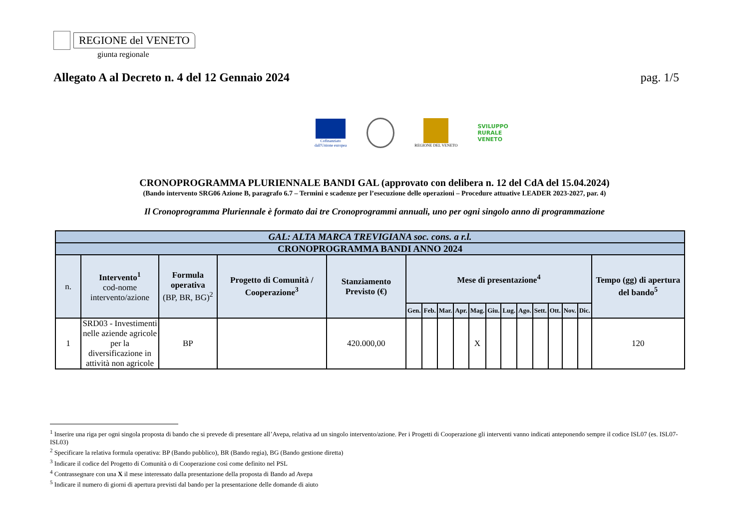REGIONE del VENETO
giunta regionale
Allegato A al Decreto n. 4 del 12 Gennaio 2024 pag. 1/5
Cofinanziato
dall'Unione europea
REGIONE DEL VENETO
SVILUPPO
RURALE
VENETO
CRONOPROGRAMMA PLURIENNALE BANDI GAL (approvato con delibera n. 12 del CdA del 15.04.2024)
(Bando intervento SRG06 Azione B, paragrafo 6.7 – Termini e scadenze per l’esecuzione delle operazioni – Procedure attuative LEADER 2023-2027, par. 4)
Il Cronoprogramma Pluriennale è formato dai tre Cronoprogrammi annuali, uno per ogni singolo anno di programmazione
| GAL: ALTA MARCA TREVIGIANA soc. cons. a r.l. | | | | | | | | | | | | | | | | | |
| --- | --- | --- | --- | --- | --- | --- | --- | --- | --- | --- | --- | --- | --- | --- | --- | --- | --- |
| CRONOPROGRAMMA BANDI ANNO 2024 | | | | | | | | | | | | | | | | | |
| n. | Intervento<sup>1</sup> cod-nome intervento/azione | Formula operativa (BP, BR, BG)<sup>2</sup> | Progetto di Comunità / Cooperazione<sup>3</sup> | Stanziamento Previsto (€) | Mese di presentazione<sup>4</sup> | | | | | | | | | | | | Tempo (gg) di apertura del bando<sup>5</sup> |
| | | | | | Gen. | Feb. | Mar. | Apr. | Mag. | Giu. | Lug. | Ago. | Sett. | Ott. | Nov. | Dic. | |
| 1 | SRD03 - Investimenti nelle aziende agricole per la diversificazione in attività non agricole | BP | | 420.000,00 | | | | | X | | | | | | | | 120 |
<sup>1</sup> Inserire una riga per ogni singola proposta di bando che si prevede di presentare all’Avepa, relativa ad un singolo intervento/azione. Per i Progetti di Cooperazione gli interventi vanno indicati anteponendo sempre il codice ISL07 (es. ISL07-ISL03)
<sup>2</sup> Specificare la relativa formula operativa: BP (Bando pubblico), BR (Bando regia), BG (Bando gestione diretta)
<sup>3</sup> Indicare il codice del Progetto di Comunità o di Cooperazione così come definito nel PSL
<sup>4</sup> Contrassegnare con una X il mese interessato dalla presentazione della proposta di Bando ad Avepa
<sup>5</sup> Indicare il numero di giorni di apertura previsti dal bando per la presentazione delle domande di aiuto